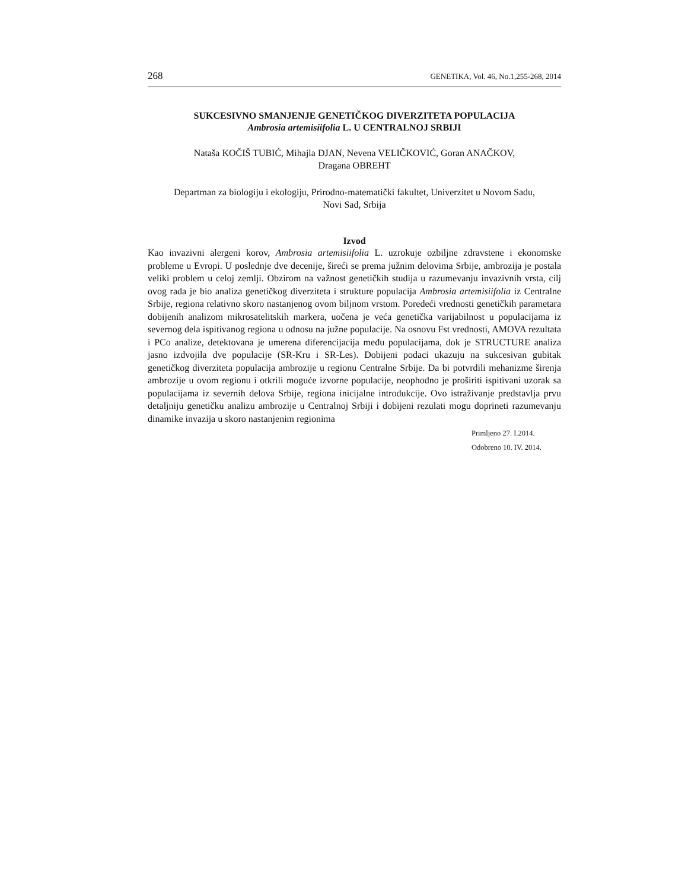268 GENETIKA, Vol. 46, No.1,255-268, 2014
SUKCESIVNO SMANJENJE GENETIČKOG DIVERZITETA POPULACIJA
Ambrosia artemisiifolia L. U CENTRALNOJ SRBIJI
Nataša KOČIŠ TUBIĆ, Mihajla DJAN, Nevena VELIČKOVIĆ, Goran ANAČKOV,
Dragana OBREHT
Departman za biologiju i ekologiju, Prirodno-matematički fakultet, Univerzitet u Novom Sadu,
Novi Sad, Srbija
Izvod
Kao invazivni alergeni korov, Ambrosia artemisiifolia L. uzrokuje ozbiljne zdravstene i ekonomske probleme u Evropi. U poslednje dve decenije, šireći se prema južnim delovima Srbije, ambrozija je postala veliki problem u celoj zemlji. Obzirom na važnost genetičkih studija u razumevanju invazivnih vrsta, cilj ovog rada je bio analiza genetičkog diverziteta i strukture populacija Ambrosia artemisiifolia iz Centralne Srbije, regiona relativno skoro nastanjenog ovom biljnom vrstom. Poredeći vrednosti genetičkih parametara dobijenih analizom mikrosatelitskih markera, uočena je veća genetička varijabilnost u populacijama iz severnog dela ispitivanog regiona u odnosu na južne populacije. Na osnovu Fst vrednosti, AMOVA rezultata i PCo analize, detektovana je umerena diferencijacija među populacijama, dok je STRUCTURE analiza jasno izdvojila dve populacije (SR-Kru i SR-Les). Dobijeni podaci ukazuju na sukcesivan gubitak genetičkog diverziteta populacija ambrozije u regionu Centralne Srbije. Da bi potvrdili mehanizme širenja ambrozije u ovom regionu i otkrili moguće izvorne populacije, neophodno je proširiti ispitivani uzorak sa populacijama iz severnih delova Srbije, regiona inicijalne introdukcije. Ovo istraživanje predstavlja prvu detaljniju genetičku analizu ambrozije u Centralnoj Srbiji i dobijeni rezulati mogu doprineti razumevanju dinamike invazija u skoro nastanjenim regionima
Primljeno 27. I.2014.
Odobreno 10. IV. 2014.